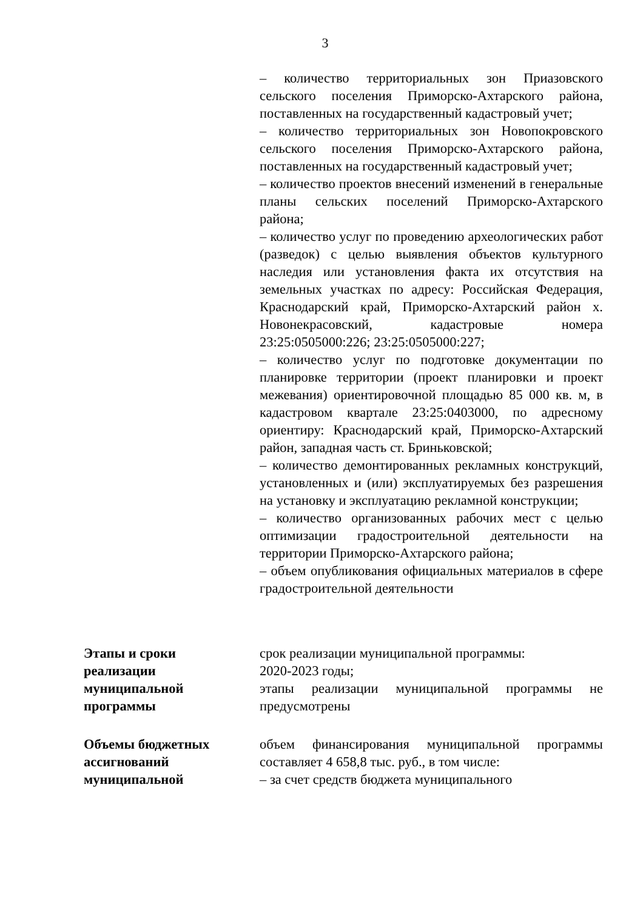3
| | – количество территориальных зон Приазовского сельского поселения Приморско-Ахтарского района, поставленных на государственный кадастровый учет; – количество территориальных зон Новопокровского сельского поселения Приморско-Ахтарского района, поставленных на государственный кадастровый учет; – количество проектов внесений изменений в генеральные планы сельских поселений Приморско-Ахтарского района; – количество услуг по проведению археологических работ (разведок) с целью выявления объектов культурного наследия или установления факта их отсутствия на земельных участках по адресу: Российская Федерация, Краснодарский край, Приморско-Ахтарский район х. Новонекрасовский, кадастровые номера 23:25:0505000:226; 23:25:0505000:227; – количество услуг по подготовке документации по планировке территории (проект планировки и проект межевания) ориентировочной площадью 85 000 кв. м, в кадастровом квартале 23:25:0403000, по адресному ориентиру: Краснодарский край, Приморско-Ахтарский район, западная часть ст. Бриньковской; – количество демонтированных рекламных конструкций, установленных и (или) эксплуатируемых без разрешения на установку и эксплуатацию рекламной конструкции; – количество организованных рабочих мест с целью оптимизации градостроительной деятельности на территории Приморско-Ахтарского района; – объем опубликования официальных материалов в сфере градостроительной деятельности |
| Этапы и сроки реализации муниципальной программы | срок реализации муниципальной программы: 2020-2023 годы; этапы реализации муниципальной программы не предусмотрены |
| Объемы бюджетных ассигнований муниципальной | объем финансирования муниципальной программы составляет 4 658,8 тыс. руб., в том числе: – за счет средств бюджета муниципального |